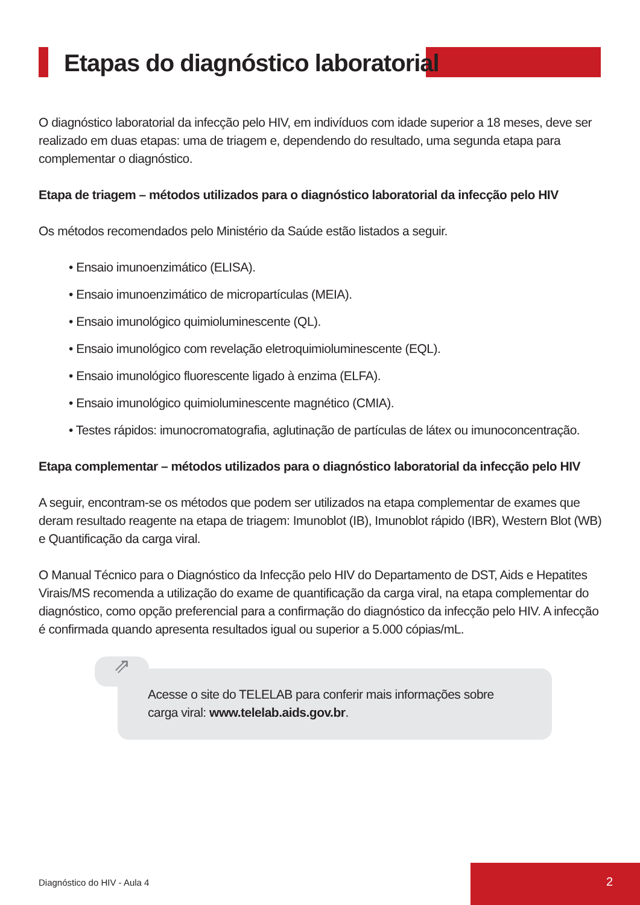Etapas do diagnóstico laboratorial
O diagnóstico laboratorial da infecção pelo HIV, em indivíduos com idade superior a 18 meses, deve ser realizado em duas etapas: uma de triagem e, dependendo do resultado, uma segunda etapa para complementar o diagnóstico.
Etapa de triagem – métodos utilizados para o diagnóstico laboratorial da infecção pelo HIV
Os métodos recomendados pelo Ministério da Saúde estão listados a seguir.
• Ensaio imunoenzimático (ELISA).
• Ensaio imunoenzimático de micropartículas (MEIA).
• Ensaio imunológico quimioluminescente (QL).
• Ensaio imunológico com revelação eletroquimioluminescente (EQL).
• Ensaio imunológico fluorescente ligado à enzima (ELFA).
• Ensaio imunológico quimioluminescente magnético (CMIA).
• Testes rápidos: imunocromatografia, aglutinação de partículas de látex ou imunoconcentração.
Etapa complementar – métodos utilizados para o diagnóstico laboratorial da infecção pelo HIV
A seguir, encontram-se os métodos que podem ser utilizados na etapa complementar de exames que deram resultado reagente na etapa de triagem: Imunoblot (IB), Imunoblot rápido (IBR), Western Blot (WB) e Quantificação da carga viral.
O Manual Técnico para o Diagnóstico da Infecção pelo HIV do Departamento de DST, Aids e Hepatites Virais/MS recomenda a utilização do exame de quantificação da carga viral, na etapa complementar do diagnóstico, como opção preferencial para a confirmação do diagnóstico da infecção pelo HIV. A infecção é confirmada quando apresenta resultados igual ou superior a 5.000 cópias/mL.
⇗
Acesse o site do TELELAB para conferir mais informações sobre carga viral: www.telelab.aids.gov.br.
Diagnóstico do HIV - Aula 4
2